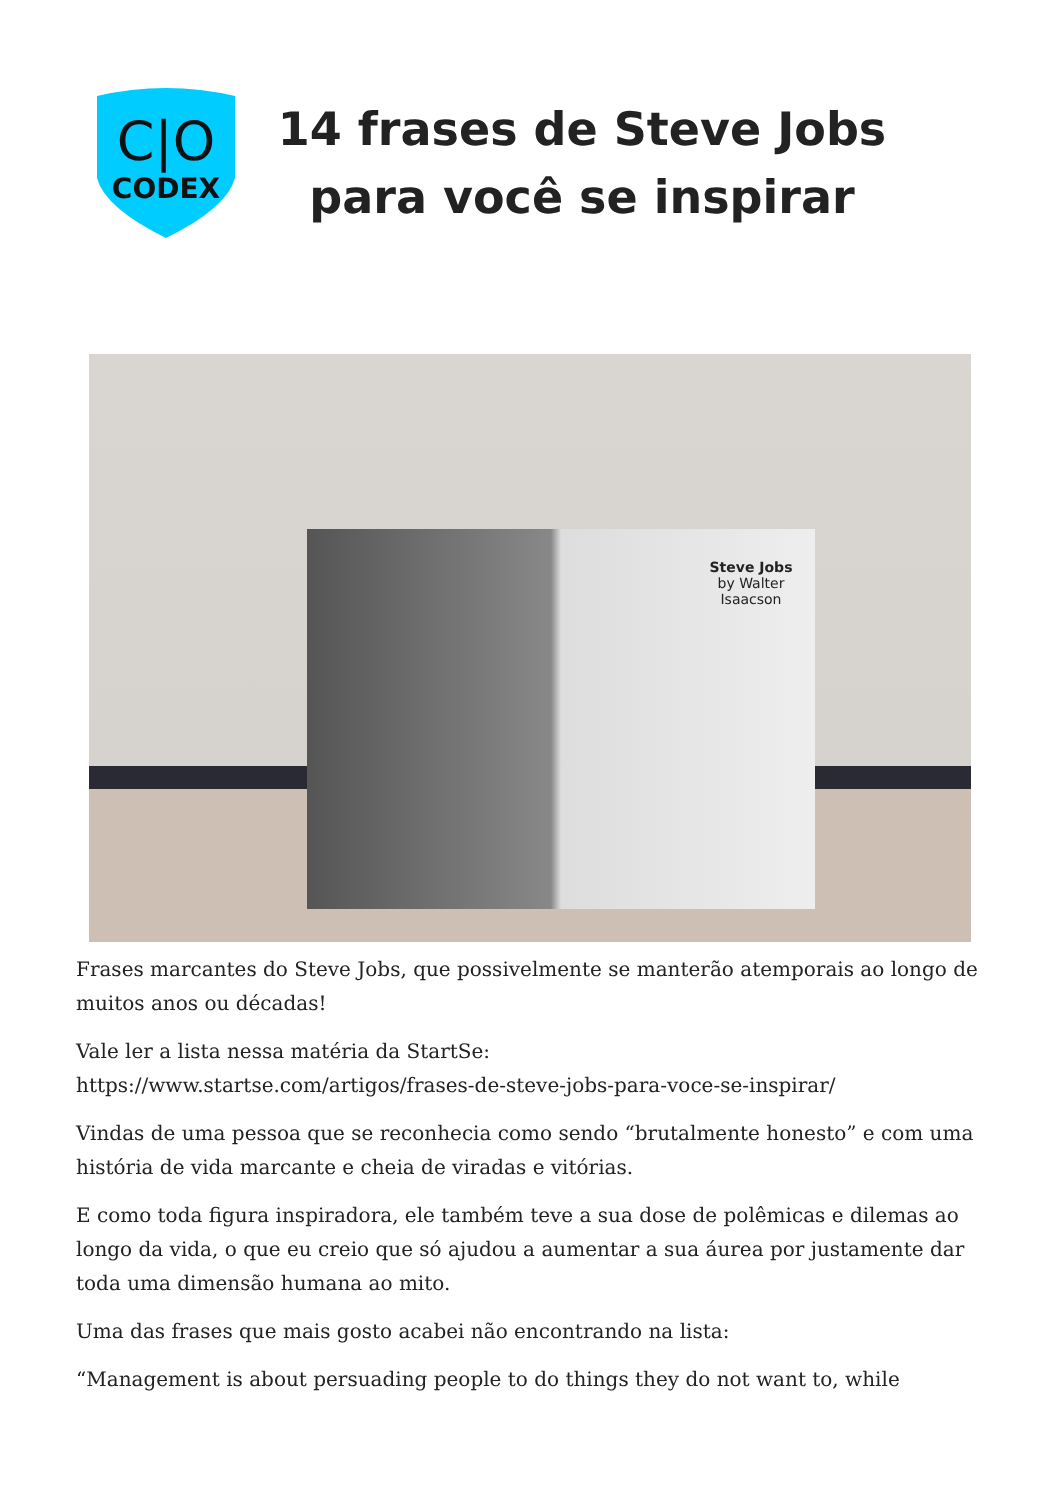C|O
CODEX
14 frases de Steve Jobs para você se inspirar
Steve Jobs
by Walter Isaacson
Frases marcantes do Steve Jobs, que possivelmente se manterão atemporais ao longo de muitos anos ou décadas!
Vale ler a lista nessa matéria da StartSe:
https://www.startse.com/artigos/frases-de-steve-jobs-para-voce-se-inspirar/
Vindas de uma pessoa que se reconhecia como sendo “brutalmente honesto” e com uma história de vida marcante e cheia de viradas e vitórias.
E como toda figura inspiradora, ele também teve a sua dose de polêmicas e dilemas ao longo da vida, o que eu creio que só ajudou a aumentar a sua áurea por justamente dar toda uma dimensão humana ao mito.
Uma das frases que mais gosto acabei não encontrando na lista:
“Management is about persuading people to do things they do not want to, while